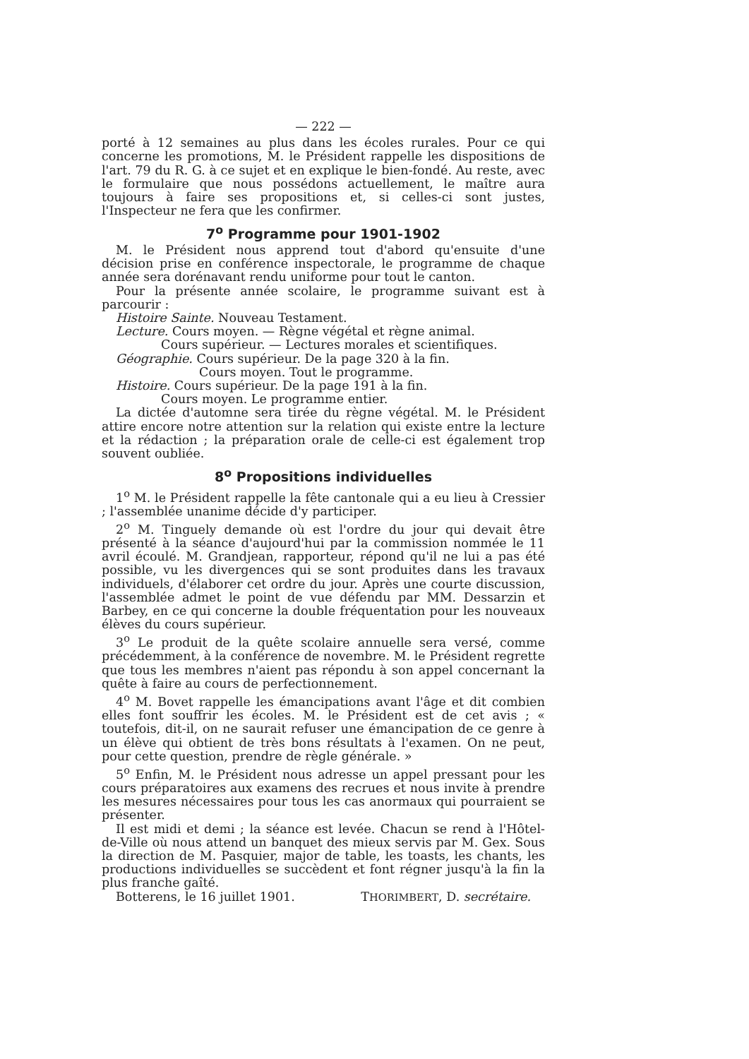— 222 —
porté à 12 semaines au plus dans les écoles rurales. Pour ce qui concerne les promotions, M. le Président rappelle les dispositions de l'art. 79 du R. G. à ce sujet et en explique le bien-fondé. Au reste, avec le formulaire que nous possédons actuellement, le maître aura toujours à faire ses propositions et, si celles-ci sont justes, l'Inspecteur ne fera que les confirmer.
7<sup>o</sup> Programme pour 1901-1902
M. le Président nous apprend tout d'abord qu'ensuite d'une décision prise en conférence inspectorale, le programme de chaque année sera dorénavant rendu uniforme pour tout le canton.
Pour la présente année scolaire, le programme suivant est à parcourir :
Histoire Sainte. Nouveau Testament.
Lecture. Cours moyen. — Règne végétal et règne animal.
Cours supérieur. — Lectures morales et scientifiques.
Géographie. Cours supérieur. De la page 320 à la fin.
Cours moyen. Tout le programme.
Histoire. Cours supérieur. De la page 191 à la fin.
Cours moyen. Le programme entier.
La dictée d'automne sera tirée du règne végétal. M. le Président attire encore notre attention sur la relation qui existe entre la lecture et la rédaction ; la préparation orale de celle-ci est également trop souvent oubliée.
8<sup>o</sup> Propositions individuelles
1<sup>o</sup> M. le Président rappelle la fête cantonale qui a eu lieu à Cressier ; l'assemblée unanime décide d'y participer.
2<sup>o</sup> M. Tinguely demande où est l'ordre du jour qui devait être présenté à la séance d'aujourd'hui par la commission nommée le 11 avril écoulé. M. Grandjean, rapporteur, répond qu'il ne lui a pas été possible, vu les divergences qui se sont produites dans les travaux individuels, d'élaborer cet ordre du jour. Après une courte discussion, l'assemblée admet le point de vue défendu par MM. Dessarzin et Barbey, en ce qui concerne la double fréquentation pour les nouveaux élèves du cours supérieur.
3<sup>o</sup> Le produit de la quête scolaire annuelle sera versé, comme précédemment, à la conférence de novembre. M. le Président regrette que tous les membres n'aient pas répondu à son appel concernant la quête à faire au cours de perfectionnement.
4<sup>o</sup> M. Bovet rappelle les émancipations avant l'âge et dit combien elles font souffrir les écoles. M. le Président est de cet avis ; « toutefois, dit-il, on ne saurait refuser une émancipation de ce genre à un élève qui obtient de très bons résultats à l'examen. On ne peut, pour cette question, prendre de règle générale. »
5<sup>o</sup> Enfin, M. le Président nous adresse un appel pressant pour les cours préparatoires aux examens des recrues et nous invite à prendre les mesures nécessaires pour tous les cas anormaux qui pourraient se présenter.
Il est midi et demi ; la séance est levée. Chacun se rend à l'Hôtel-de-Ville où nous attend un banquet des mieux servis par M. Gex. Sous la direction de M. Pasquier, major de table, les toasts, les chants, les productions individuelles se succèdent et font régner jusqu'à la fin la plus franche gaîté.
Botterens, le 16 juillet 1901. THORIMBERT, D. secrétaire.